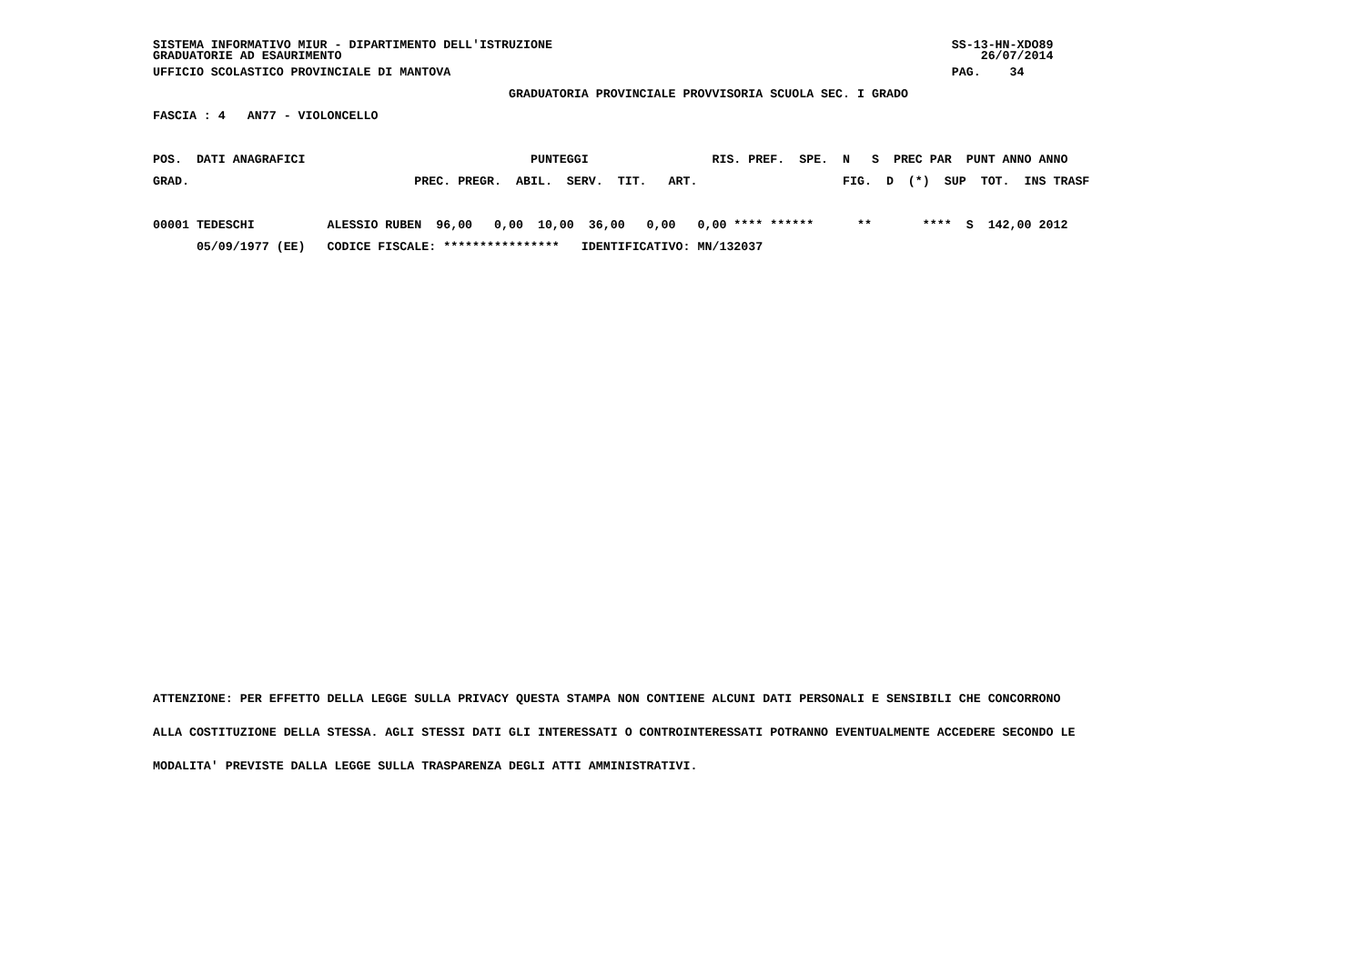SISTEMA INFORMATIVO MIUR - DIPARTIMENTO DELL'ISTRUZIONE                                                       SS-13-HN-XDO89
GRADUATORIE AD ESAURIMENTO                                                                                        26/07/2014
UFFICIO SCOLASTICO PROVINCIALE DI MANTOVA                                                                     PAG.    34
                                                 GRADUATORIA PROVINCIALE PROVVISORIA SCUOLA SEC. I GRADO
FASCIA : 4   AN77 - VIOLONCELLO

POS.  DATI ANAGRAFICI                               PUNTEGGI                 RIS. PREF.  SPE.  N   S  PREC PAR  PUNT ANNO ANNO
GRAD.                               PREC. PREGR.  ABIL.  SERV.  TIT.   ART.                    FIG.  D  (*)  SUP  TOT.  INS TRASF

00001 TEDESCHI          ALESSIO RUBEN  96,00   0,00  10,00  36,00   0,00   0,00 **** ******      **       ****  S  142,00 2012
      05/09/1977 (EE)   CODICE FISCALE: ****************   IDENTIFICATIVO: MN/132037
ATTENZIONE: PER EFFETTO DELLA LEGGE SULLA PRIVACY QUESTA STAMPA NON CONTIENE ALCUNI DATI PERSONALI E SENSIBILI CHE CONCORRONO
ALLA COSTITUZIONE DELLA STESSA. AGLI STESSI DATI GLI INTERESSATI O CONTROINTERESSATI POTRANNO EVENTUALMENTE ACCEDERE SECONDO LE
MODALITA' PREVISTE DALLA LEGGE SULLA TRASPARENZA DEGLI ATTI AMMINISTRATIVI.